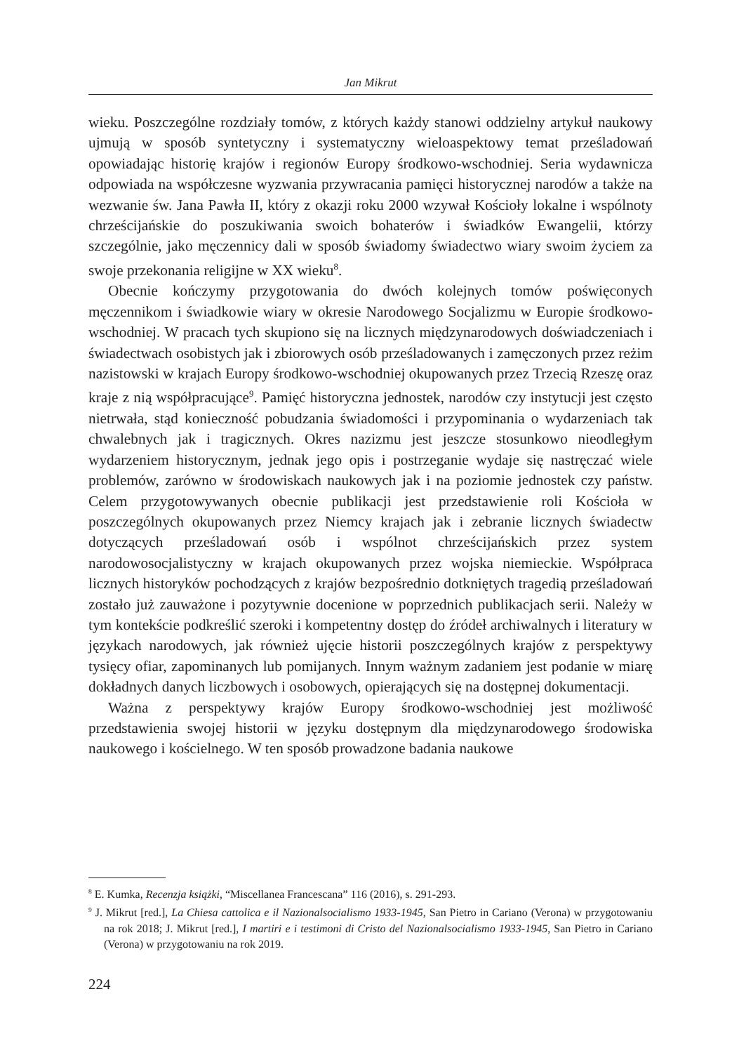Jan Mikrut
wieku. Poszczególne rozdziały tomów, z których każdy stanowi oddzielny artykuł naukowy ujmują w sposób syntetyczny i systematyczny wieloaspektowy temat prześladowań opowiadając historię krajów i regionów Europy środkowo-wschodniej. Seria wydawnicza odpowiada na współczesne wyzwania przywracania pamięci historycznej narodów a także na wezwanie św. Jana Pawła II, który z okazji roku 2000 wzywał Kościoły lokalne i wspólnoty chrześcijańskie do poszukiwania swoich bohaterów i świadków Ewangelii, którzy szczególnie, jako męczennicy dali w sposób świadomy świadectwo wiary swoim życiem za swoje przekonania religijne w XX wieku<sup>8</sup>.
Obecnie kończymy przygotowania do dwóch kolejnych tomów poświęconych męczennikom i świadkowie wiary w okresie Narodowego Socjalizmu w Europie środkowo-wschodniej. W pracach tych skupiono się na licznych międzynarodowych doświadczeniach i świadectwach osobistych jak i zbiorowych osób prześladowanych i zamęczonych przez reżim nazistowski w krajach Europy środkowo-wschodniej okupowanych przez Trzecią Rzeszę oraz kraje z nią współpracujące<sup>9</sup>. Pamięć historyczna jednostek, narodów czy instytucji jest często nietrwała, stąd konieczność pobudzania świadomości i przypominania o wydarzeniach tak chwalebnych jak i tragicznych. Okres nazizmu jest jeszcze stosunkowo nieodległym wydarzeniem historycznym, jednak jego opis i postrzeganie wydaje się nastręczać wiele problemów, zarówno w środowiskach naukowych jak i na poziomie jednostek czy państw. Celem przygotowywanych obecnie publikacji jest przedstawienie roli Kościoła w poszczególnych okupowanych przez Niemcy krajach jak i zebranie licznych świadectw dotyczących prześladowań osób i wspólnot chrześcijańskich przez system narodowosocjalistyczny w krajach okupowanych przez wojska niemieckie. Współpraca licznych historyków pochodzących z krajów bezpośrednio dotkniętych tragedią prześladowań zostało już zauważone i pozytywnie docenione w poprzednich publikacjach serii. Należy w tym kontekście podkreślić szeroki i kompetentny dostęp do źródeł archiwalnych i literatury w językach narodowych, jak również ujęcie historii poszczególnych krajów z perspektywy tysięcy ofiar, zapominanych lub pomijanych. Innym ważnym zadaniem jest podanie w miarę dokładnych danych liczbowych i osobowych, opierających się na dostępnej dokumentacji.
Ważna z perspektywy krajów Europy środkowo-wschodniej jest możliwość przedstawienia swojej historii w języku dostępnym dla międzynarodowego środowiska naukowego i kościelnego. W ten sposób prowadzone badania naukowe
<sup>8</sup> E. Kumka, Recenzja książki, “Miscellanea Francescana” 116 (2016), s. 291-293.
<sup>9</sup> J. Mikrut [red.], La Chiesa cattolica e il Nazionalsocialismo 1933-1945, San Pietro in Cariano (Verona) w przygotowaniu na rok 2018; J. Mikrut [red.], I martiri e i testimoni di Cristo del Nazionalsocialismo 1933-1945, San Pietro in Cariano (Verona) w przygotowaniu na rok 2019.
224